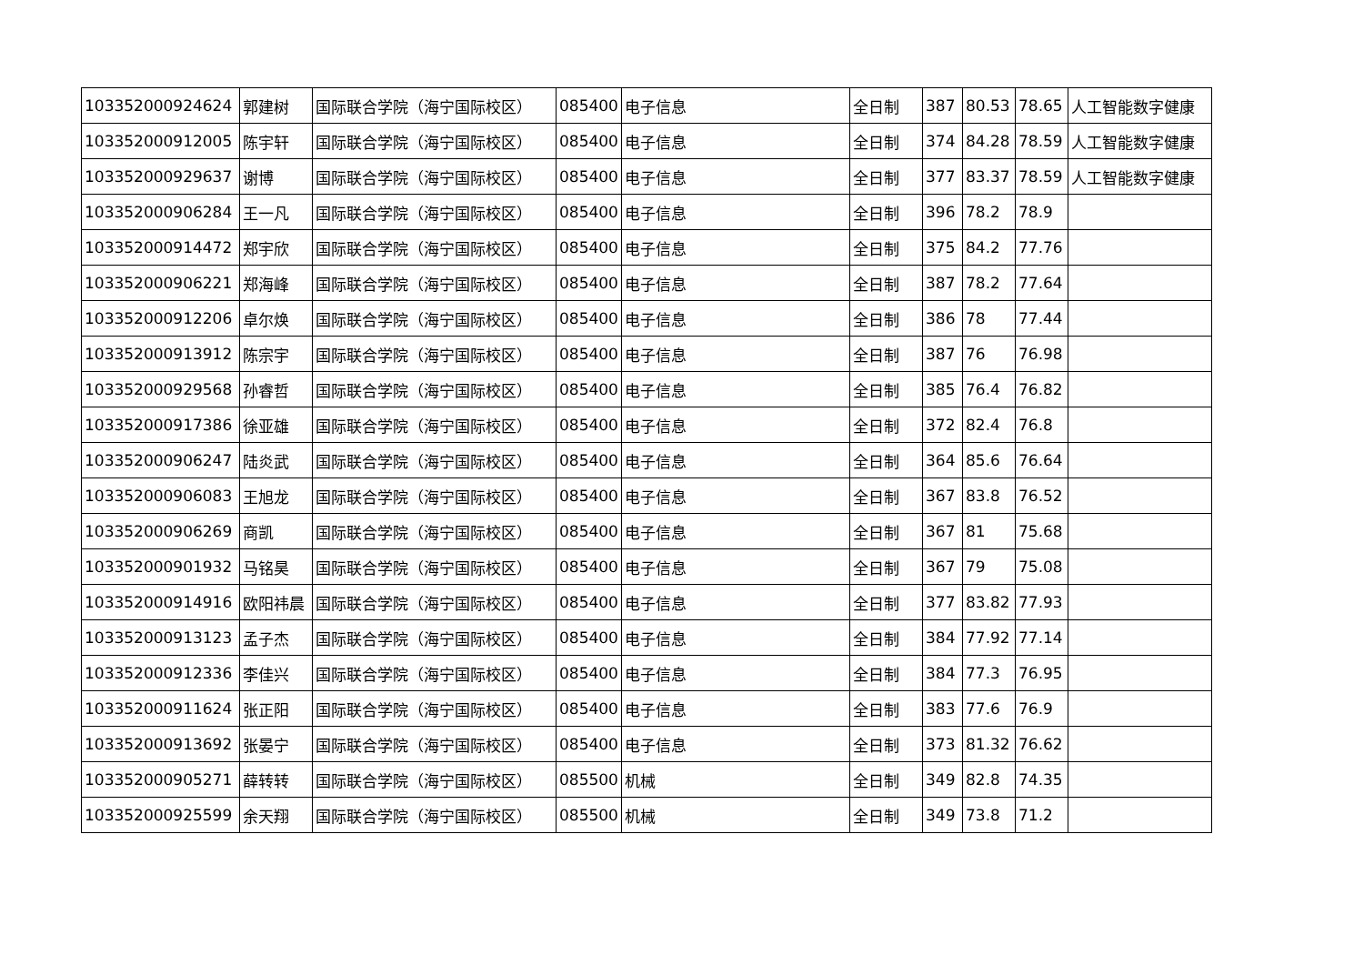| 103352000924624 | 郭建树 | 国际联合学院（海宁国际校区） | 085400 | 电子信息 | 全日制 | 387 | 80.53 | 78.65 | 人工智能数字健康 |
| 103352000912005 | 陈宇轩 | 国际联合学院（海宁国际校区） | 085400 | 电子信息 | 全日制 | 374 | 84.28 | 78.59 | 人工智能数字健康 |
| 103352000929637 | 谢博 | 国际联合学院（海宁国际校区） | 085400 | 电子信息 | 全日制 | 377 | 83.37 | 78.59 | 人工智能数字健康 |
| 103352000906284 | 王一凡 | 国际联合学院（海宁国际校区） | 085400 | 电子信息 | 全日制 | 396 | 78.2 | 78.9 | |
| 103352000914472 | 郑宇欣 | 国际联合学院（海宁国际校区） | 085400 | 电子信息 | 全日制 | 375 | 84.2 | 77.76 | |
| 103352000906221 | 郑海峰 | 国际联合学院（海宁国际校区） | 085400 | 电子信息 | 全日制 | 387 | 78.2 | 77.64 | |
| 103352000912206 | 卓尔焕 | 国际联合学院（海宁国际校区） | 085400 | 电子信息 | 全日制 | 386 | 78 | 77.44 | |
| 103352000913912 | 陈宗宇 | 国际联合学院（海宁国际校区） | 085400 | 电子信息 | 全日制 | 387 | 76 | 76.98 | |
| 103352000929568 | 孙睿哲 | 国际联合学院（海宁国际校区） | 085400 | 电子信息 | 全日制 | 385 | 76.4 | 76.82 | |
| 103352000917386 | 徐亚雄 | 国际联合学院（海宁国际校区） | 085400 | 电子信息 | 全日制 | 372 | 82.4 | 76.8 | |
| 103352000906247 | 陆炎武 | 国际联合学院（海宁国际校区） | 085400 | 电子信息 | 全日制 | 364 | 85.6 | 76.64 | |
| 103352000906083 | 王旭龙 | 国际联合学院（海宁国际校区） | 085400 | 电子信息 | 全日制 | 367 | 83.8 | 76.52 | |
| 103352000906269 | 商凯 | 国际联合学院（海宁国际校区） | 085400 | 电子信息 | 全日制 | 367 | 81 | 75.68 | |
| 103352000901932 | 马铭昊 | 国际联合学院（海宁国际校区） | 085400 | 电子信息 | 全日制 | 367 | 79 | 75.08 | |
| 103352000914916 | 欧阳祎晨 | 国际联合学院（海宁国际校区） | 085400 | 电子信息 | 全日制 | 377 | 83.82 | 77.93 | |
| 103352000913123 | 孟子杰 | 国际联合学院（海宁国际校区） | 085400 | 电子信息 | 全日制 | 384 | 77.92 | 77.14 | |
| 103352000912336 | 李佳兴 | 国际联合学院（海宁国际校区） | 085400 | 电子信息 | 全日制 | 384 | 77.3 | 76.95 | |
| 103352000911624 | 张正阳 | 国际联合学院（海宁国际校区） | 085400 | 电子信息 | 全日制 | 383 | 77.6 | 76.9 | |
| 103352000913692 | 张晏宁 | 国际联合学院（海宁国际校区） | 085400 | 电子信息 | 全日制 | 373 | 81.32 | 76.62 | |
| 103352000905271 | 薛转转 | 国际联合学院（海宁国际校区） | 085500 | 机械 | 全日制 | 349 | 82.8 | 74.35 | |
| 103352000925599 | 余天翔 | 国际联合学院（海宁国际校区） | 085500 | 机械 | 全日制 | 349 | 73.8 | 71.2 | |